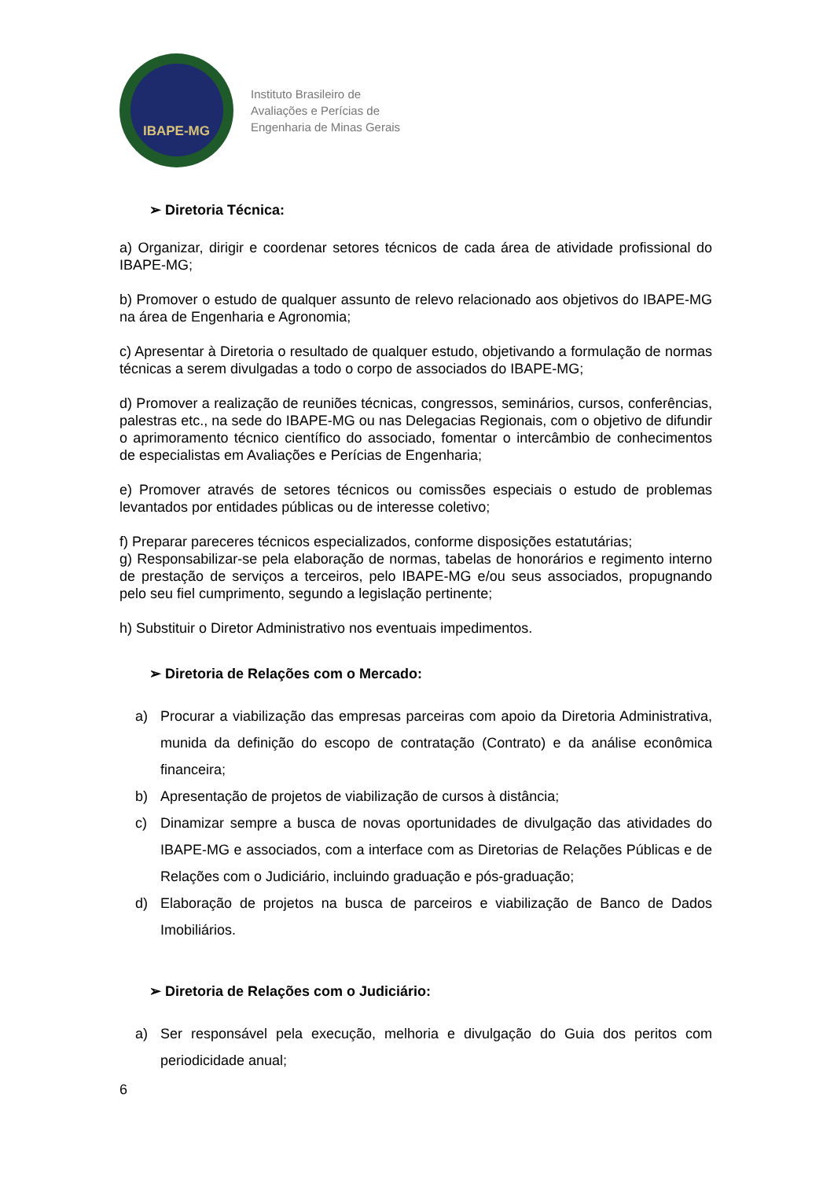IBAPE-MG
Instituto Brasileiro de
Avaliações e Perícias de
Engenharia de Minas Gerais
➢ Diretoria Técnica:
a) Organizar, dirigir e coordenar setores técnicos de cada área de atividade profissional do IBAPE-MG;
b) Promover o estudo de qualquer assunto de relevo relacionado aos objetivos do IBAPE-MG na área de Engenharia e Agronomia;
c) Apresentar à Diretoria o resultado de qualquer estudo, objetivando a formulação de normas técnicas a serem divulgadas a todo o corpo de associados do IBAPE-MG;
d) Promover a realização de reuniões técnicas, congressos, seminários, cursos, conferências, palestras etc., na sede do IBAPE-MG ou nas Delegacias Regionais, com o objetivo de difundir o aprimoramento técnico científico do associado, fomentar o intercâmbio de conhecimentos de especialistas em Avaliações e Perícias de Engenharia;
e) Promover através de setores técnicos ou comissões especiais o estudo de problemas levantados por entidades públicas ou de interesse coletivo;
f) Preparar pareceres técnicos especializados, conforme disposições estatutárias;
g) Responsabilizar-se pela elaboração de normas, tabelas de honorários e regimento interno de prestação de serviços a terceiros, pelo IBAPE-MG e/ou seus associados, propugnando pelo seu fiel cumprimento, segundo a legislação pertinente;
h) Substituir o Diretor Administrativo nos eventuais impedimentos.
➢ Diretoria de Relações com o Mercado:
a) Procurar a viabilização das empresas parceiras com apoio da Diretoria Administrativa, munida da definição do escopo de contratação (Contrato) e da análise econômica financeira;
b) Apresentação de projetos de viabilização de cursos à distância;
c) Dinamizar sempre a busca de novas oportunidades de divulgação das atividades do IBAPE-MG e associados, com a interface com as Diretorias de Relações Públicas e de Relações com o Judiciário, incluindo graduação e pós-graduação;
d) Elaboração de projetos na busca de parceiros e viabilização de Banco de Dados Imobiliários.
➢ Diretoria de Relações com o Judiciário:
a) Ser responsável pela execução, melhoria e divulgação do Guia dos peritos com periodicidade anual;
6